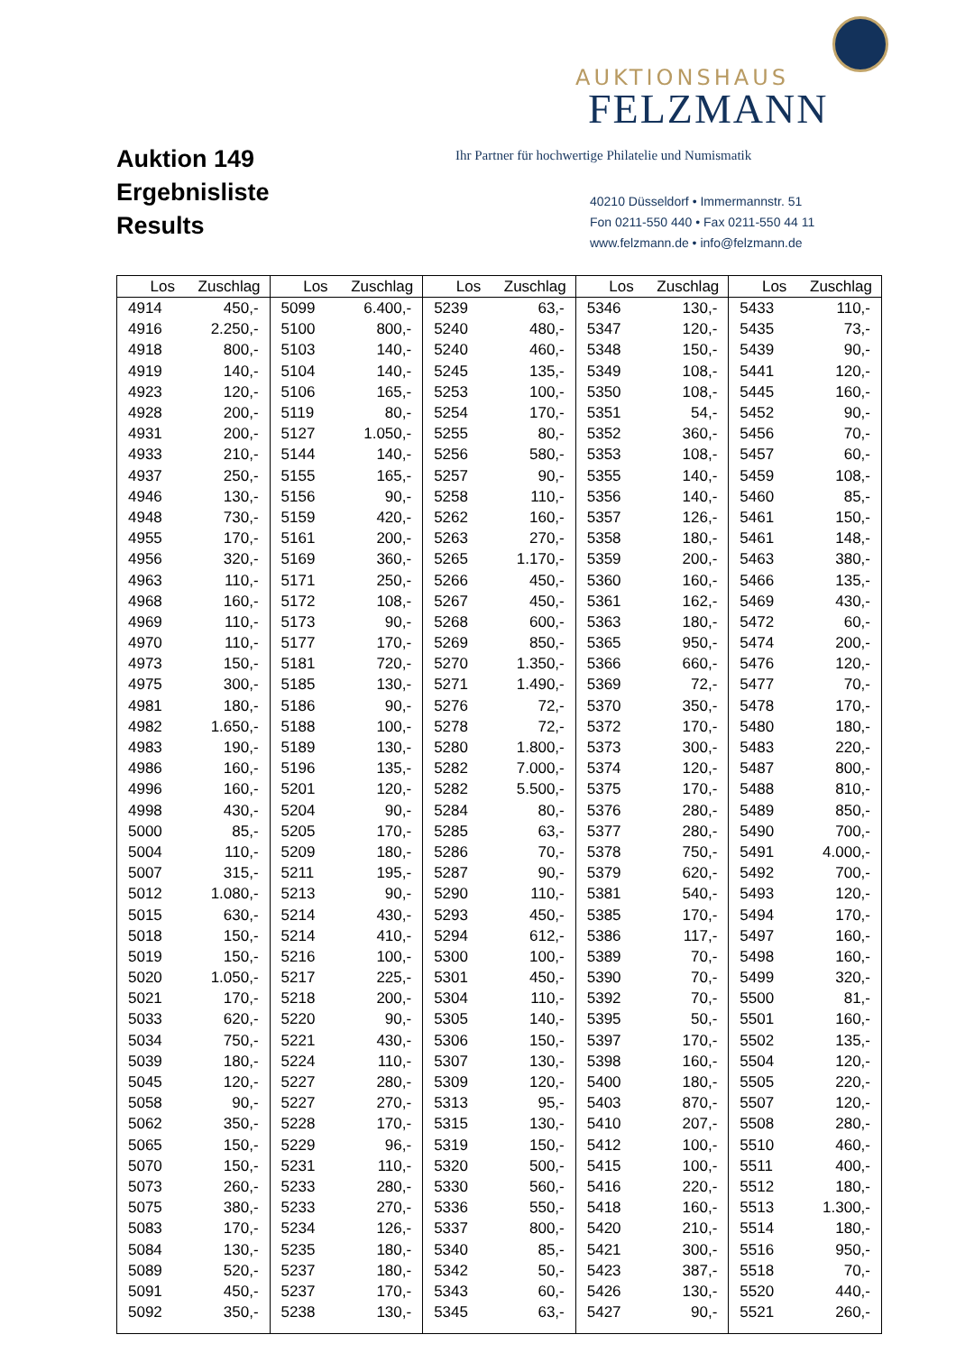Auktion 149
Ergebnisliste
Results
AUKTIONSHAUS
FELZMANN
Ihr Partner für hochwertige Philatelie und Numismatik
40210 Düsseldorf • Immermannstr. 51
Fon 0211-550 440 • Fax 0211-550 44 11
www.felzmann.de • info@felzmann.de
| Los | Zuschlag | Los | Zuschlag | Los | Zuschlag | Los | Zuschlag | Los | Zuschlag |
| --- | --- | --- | --- | --- | --- | --- | --- | --- | --- |
| 4914 | 450,- | 5099 | 6.400,- | 5239 | 63,- | 5346 | 130,- | 5433 | 110,- |
| 4916 | 2.250,- | 5100 | 800,- | 5240 | 480,- | 5347 | 120,- | 5435 | 73,- |
| 4918 | 800,- | 5103 | 140,- | 5240 | 460,- | 5348 | 150,- | 5439 | 90,- |
| 4919 | 140,- | 5104 | 140,- | 5245 | 135,- | 5349 | 108,- | 5441 | 120,- |
| 4923 | 120,- | 5106 | 165,- | 5253 | 100,- | 5350 | 108,- | 5445 | 160,- |
| 4928 | 200,- | 5119 | 80,- | 5254 | 170,- | 5351 | 54,- | 5452 | 90,- |
| 4931 | 200,- | 5127 | 1.050,- | 5255 | 80,- | 5352 | 360,- | 5456 | 70,- |
| 4933 | 210,- | 5144 | 140,- | 5256 | 580,- | 5353 | 108,- | 5457 | 60,- |
| 4937 | 250,- | 5155 | 165,- | 5257 | 90,- | 5355 | 140,- | 5459 | 108,- |
| 4946 | 130,- | 5156 | 90,- | 5258 | 110,- | 5356 | 140,- | 5460 | 85,- |
| 4948 | 730,- | 5159 | 420,- | 5262 | 160,- | 5357 | 126,- | 5461 | 150,- |
| 4955 | 170,- | 5161 | 200,- | 5263 | 270,- | 5358 | 180,- | 5461 | 148,- |
| 4956 | 320,- | 5169 | 360,- | 5265 | 1.170,- | 5359 | 200,- | 5463 | 380,- |
| 4963 | 110,- | 5171 | 250,- | 5266 | 450,- | 5360 | 160,- | 5466 | 135,- |
| 4968 | 160,- | 5172 | 108,- | 5267 | 450,- | 5361 | 162,- | 5469 | 430,- |
| 4969 | 110,- | 5173 | 90,- | 5268 | 600,- | 5363 | 180,- | 5472 | 60,- |
| 4970 | 110,- | 5177 | 170,- | 5269 | 850,- | 5365 | 950,- | 5474 | 200,- |
| 4973 | 150,- | 5181 | 720,- | 5270 | 1.350,- | 5366 | 660,- | 5476 | 120,- |
| 4975 | 300,- | 5185 | 130,- | 5271 | 1.490,- | 5369 | 72,- | 5477 | 70,- |
| 4981 | 180,- | 5186 | 90,- | 5276 | 72,- | 5370 | 350,- | 5478 | 170,- |
| 4982 | 1.650,- | 5188 | 100,- | 5278 | 72,- | 5372 | 170,- | 5480 | 180,- |
| 4983 | 190,- | 5189 | 130,- | 5280 | 1.800,- | 5373 | 300,- | 5483 | 220,- |
| 4986 | 160,- | 5196 | 135,- | 5282 | 7.000,- | 5374 | 120,- | 5487 | 800,- |
| 4996 | 160,- | 5201 | 120,- | 5282 | 5.500,- | 5375 | 170,- | 5488 | 810,- |
| 4998 | 430,- | 5204 | 90,- | 5284 | 80,- | 5376 | 280,- | 5489 | 850,- |
| 5000 | 85,- | 5205 | 170,- | 5285 | 63,- | 5377 | 280,- | 5490 | 700,- |
| 5004 | 110,- | 5209 | 180,- | 5286 | 70,- | 5378 | 750,- | 5491 | 4.000,- |
| 5007 | 315,- | 5211 | 195,- | 5287 | 90,- | 5379 | 620,- | 5492 | 700,- |
| 5012 | 1.080,- | 5213 | 90,- | 5290 | 110,- | 5381 | 540,- | 5493 | 120,- |
| 5015 | 630,- | 5214 | 430,- | 5293 | 450,- | 5385 | 170,- | 5494 | 170,- |
| 5018 | 150,- | 5214 | 410,- | 5294 | 612,- | 5386 | 117,- | 5497 | 160,- |
| 5019 | 150,- | 5216 | 100,- | 5300 | 100,- | 5389 | 70,- | 5498 | 160,- |
| 5020 | 1.050,- | 5217 | 225,- | 5301 | 450,- | 5390 | 70,- | 5499 | 320,- |
| 5021 | 170,- | 5218 | 200,- | 5304 | 110,- | 5392 | 70,- | 5500 | 81,- |
| 5033 | 620,- | 5220 | 90,- | 5305 | 140,- | 5395 | 50,- | 5501 | 160,- |
| 5034 | 750,- | 5221 | 430,- | 5306 | 150,- | 5397 | 170,- | 5502 | 135,- |
| 5039 | 180,- | 5224 | 110,- | 5307 | 130,- | 5398 | 160,- | 5504 | 120,- |
| 5045 | 120,- | 5227 | 280,- | 5309 | 120,- | 5400 | 180,- | 5505 | 220,- |
| 5058 | 90,- | 5227 | 270,- | 5313 | 95,- | 5403 | 870,- | 5507 | 120,- |
| 5062 | 350,- | 5228 | 170,- | 5315 | 130,- | 5410 | 207,- | 5508 | 280,- |
| 5065 | 150,- | 5229 | 96,- | 5319 | 150,- | 5412 | 100,- | 5510 | 460,- |
| 5070 | 150,- | 5231 | 110,- | 5320 | 500,- | 5415 | 100,- | 5511 | 400,- |
| 5073 | 260,- | 5233 | 280,- | 5330 | 560,- | 5416 | 220,- | 5512 | 180,- |
| 5075 | 380,- | 5233 | 270,- | 5336 | 550,- | 5418 | 160,- | 5513 | 1.300,- |
| 5083 | 170,- | 5234 | 126,- | 5337 | 800,- | 5420 | 210,- | 5514 | 180,- |
| 5084 | 130,- | 5235 | 180,- | 5340 | 85,- | 5421 | 300,- | 5516 | 950,- |
| 5089 | 520,- | 5237 | 180,- | 5342 | 50,- | 5423 | 387,- | 5518 | 70,- |
| 5091 | 450,- | 5237 | 170,- | 5343 | 60,- | 5426 | 130,- | 5520 | 440,- |
| 5092 | 350,- | 5238 | 130,- | 5345 | 63,- | 5427 | 90,- | 5521 | 260,- |